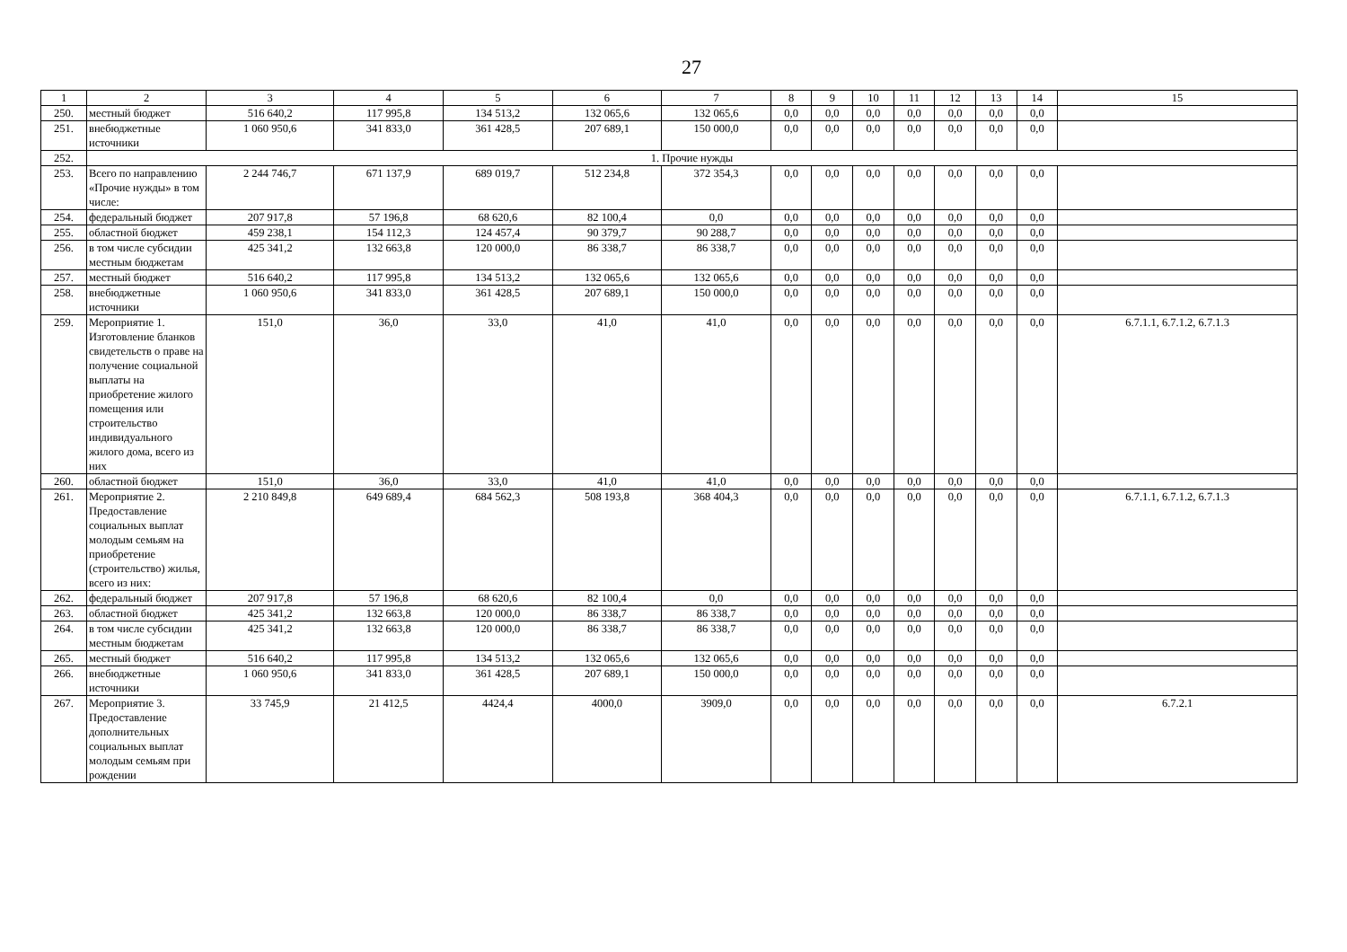27
| 1 | 2 | 3 | 4 | 5 | 6 | 7 | 8 | 9 | 10 | 11 | 12 | 13 | 14 | 15 |
| --- | --- | --- | --- | --- | --- | --- | --- | --- | --- | --- | --- | --- | --- | --- |
| 250. | местный бюджет | 516 640,2 | 117 995,8 | 134 513,2 | 132 065,6 | 132 065,6 | 0,0 | 0,0 | 0,0 | 0,0 | 0,0 | 0,0 | 0,0 | |
| 251. | внебюджетные источники | 1 060 950,6 | 341 833,0 | 361 428,5 | 207 689,1 | 150 000,0 | 0,0 | 0,0 | 0,0 | 0,0 | 0,0 | 0,0 | 0,0 | |
| 252. | 1. Прочие нужды | | | | | | | | | | | | | |
| 253. | Всего по направлению «Прочие нужды» в том числе: | 2 244 746,7 | 671 137,9 | 689 019,7 | 512 234,8 | 372 354,3 | 0,0 | 0,0 | 0,0 | 0,0 | 0,0 | 0,0 | 0,0 | |
| 254. | федеральный бюджет | 207 917,8 | 57 196,8 | 68 620,6 | 82 100,4 | 0,0 | 0,0 | 0,0 | 0,0 | 0,0 | 0,0 | 0,0 | 0,0 | |
| 255. | областной бюджет | 459 238,1 | 154 112,3 | 124 457,4 | 90 379,7 | 90 288,7 | 0,0 | 0,0 | 0,0 | 0,0 | 0,0 | 0,0 | 0,0 | |
| 256. | в том числе субсидии местным бюджетам | 425 341,2 | 132 663,8 | 120 000,0 | 86 338,7 | 86 338,7 | 0,0 | 0,0 | 0,0 | 0,0 | 0,0 | 0,0 | 0,0 | |
| 257. | местный бюджет | 516 640,2 | 117 995,8 | 134 513,2 | 132 065,6 | 132 065,6 | 0,0 | 0,0 | 0,0 | 0,0 | 0,0 | 0,0 | 0,0 | |
| 258. | внебюджетные источники | 1 060 950,6 | 341 833,0 | 361 428,5 | 207 689,1 | 150 000,0 | 0,0 | 0,0 | 0,0 | 0,0 | 0,0 | 0,0 | 0,0 | |
| 259. | Мероприятие 1. Изготовление бланков свидетельств о праве на получение социальной выплаты на приобретение жилого помещения или строительство индивидуального жилого дома, всего из них | 151,0 | 36,0 | 33,0 | 41,0 | 41,0 | 0,0 | 0,0 | 0,0 | 0,0 | 0,0 | 0,0 | 0,0 | 6.7.1.1, 6.7.1.2, 6.7.1.3 |
| 260. | областной бюджет | 151,0 | 36,0 | 33,0 | 41,0 | 41,0 | 0,0 | 0,0 | 0,0 | 0,0 | 0,0 | 0,0 | 0,0 | |
| 261. | Мероприятие 2. Предоставление социальных выплат молодым семьям на приобретение (строительство) жилья, всего из них: | 2 210 849,8 | 649 689,4 | 684 562,3 | 508 193,8 | 368 404,3 | 0,0 | 0,0 | 0,0 | 0,0 | 0,0 | 0,0 | 0,0 | 6.7.1.1, 6.7.1.2, 6.7.1.3 |
| 262. | федеральный бюджет | 207 917,8 | 57 196,8 | 68 620,6 | 82 100,4 | 0,0 | 0,0 | 0,0 | 0,0 | 0,0 | 0,0 | 0,0 | 0,0 | |
| 263. | областной бюджет | 425 341,2 | 132 663,8 | 120 000,0 | 86 338,7 | 86 338,7 | 0,0 | 0,0 | 0,0 | 0,0 | 0,0 | 0,0 | 0,0 | |
| 264. | в том числе субсидии местным бюджетам | 425 341,2 | 132 663,8 | 120 000,0 | 86 338,7 | 86 338,7 | 0,0 | 0,0 | 0,0 | 0,0 | 0,0 | 0,0 | 0,0 | |
| 265. | местный бюджет | 516 640,2 | 117 995,8 | 134 513,2 | 132 065,6 | 132 065,6 | 0,0 | 0,0 | 0,0 | 0,0 | 0,0 | 0,0 | 0,0 | |
| 266. | внебюджетные источники | 1 060 950,6 | 341 833,0 | 361 428,5 | 207 689,1 | 150 000,0 | 0,0 | 0,0 | 0,0 | 0,0 | 0,0 | 0,0 | 0,0 | |
| 267. | Мероприятие 3. Предоставление дополнительных социальных выплат молодым семьям при рождении | 33 745,9 | 21 412,5 | 4424,4 | 4000,0 | 3909,0 | 0,0 | 0,0 | 0,0 | 0,0 | 0,0 | 0,0 | 0,0 | 6.7.2.1 |